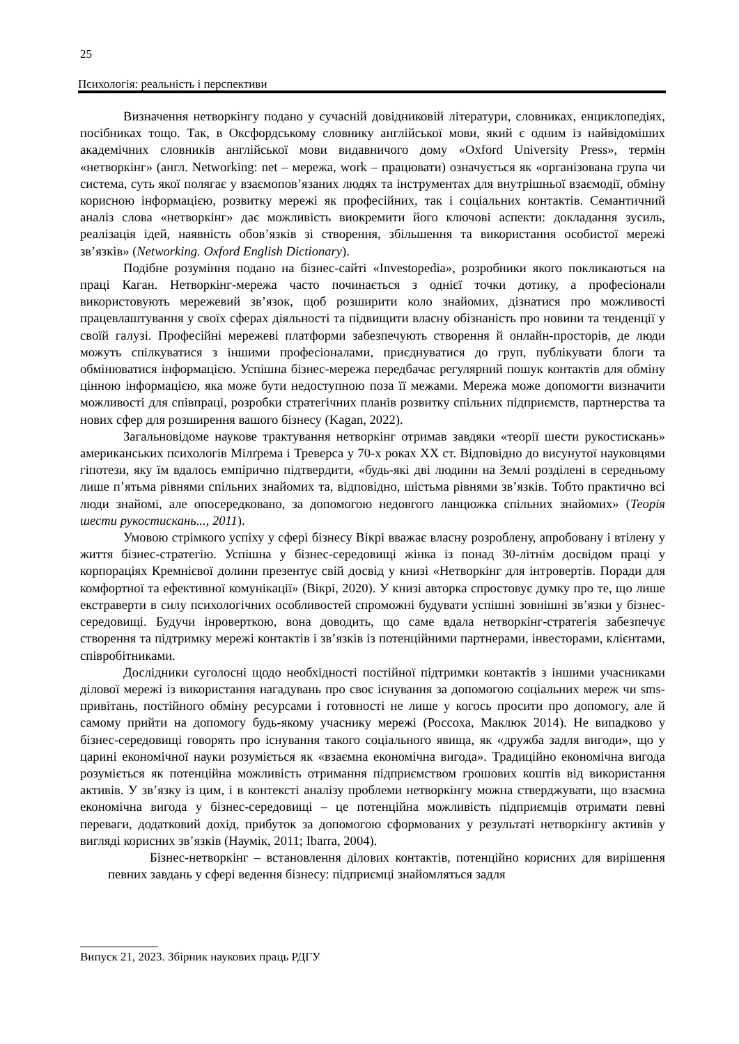25
Психологія: реальність і перспективи
Визначення нетворкінгу подано у сучасній довідниковій літератури, словниках, енциклопедіях, посібниках тощо. Так, в Оксфордському словнику англійської мови, який є одним із найвідоміших академічних словників англійської мови видавничого дому «Oxford University Press», термін «нетворкінг» (англ. Networking: net – мережа, work – працювати) означується як «організована група чи система, суть якої полягає у взаємопов’язаних людях та інструментах для внутрішньої взаємодії, обміну корисною інформацією, розвитку мережі як професійних, так і соціальних контактів. Семантичний аналіз слова «нетворкінг» дає можливість виокремити його ключові аспекти: докладання зусиль, реалізація ідей, наявність обов’язків зі створення, збільшення та використання особистої мережі зв’язків» (Networking. Oxford English Dictionary).
Подібне розуміння подано на бізнес-сайті «Investopedia», розробники якого покликаються на праці Каган. Нетворкінг-мережа часто починається з однієї точки дотику, а професіонали використовують мережевий зв’язок, щоб розширити коло знайомих, дізнатися про можливості працевлаштування у своїх сферах діяльності та підвищити власну обізнаність про новини та тенденції у своїй галузі. Професійні мережеві платформи забезпечують створення й онлайн-просторів, де люди можуть спілкуватися з іншими професіоналами, приєднуватися до груп, публікувати блоги та обмінюватися інформацією. Успішна бізнес-мережа передбачає регулярний пошук контактів для обміну цінною інформацією, яка може бути недоступною поза її межами. Мережа може допомогти визначити можливості для співпраці, розробки стратегічних планів розвитку спільних підприємств, партнерства та нових сфер для розширення вашого бізнесу (Kagan, 2022).
Загальновідоме наукове трактування нетворкінг отримав завдяки «теорії шести рукостискань» американських психологів Мілґрема і Треверса у 70-х роках ХХ ст. Відповідно до висунутої науковцями гіпотези, яку їм вдалось емпірично підтвердити, «будь-які дві людини на Землі розділені в середньому лише п’ятьма рівнями спільних знайомих та, відповідно, шістьма рівнями зв’язків. Тобто практично всі люди знайомі, але опосередковано, за допомогою недовгого ланцюжка спільних знайомих» (Теорія шести рукостискань..., 2011).
Умовою стрімкого успіху у сфері бізнесу Вікрі вважає власну розроблену, апробовану і втілену у життя бізнес-стратегію. Успішна у бізнес-середовищі жінка із понад 30-літнім досвідом праці у корпораціях Кремнієвої долини презентує свій досвід у книзі «Нетворкінг для інтровертів. Поради для комфортної та ефективної комунікації» (Вікрі, 2020). У книзі авторка спростовує думку про те, що лише екстраверти в силу психологічних особливостей спроможні будувати успішні зовнішні зв’язки у бізнес-середовищі. Будучи інроверткою, вона доводить, що саме вдала нетворкінг-стратегія забезпечує створення та підтримку мережі контактів і зв’язків із потенційними партнерами, інвесторами, клієнтами, співробітниками.
Дослідники суголосні щодо необхідності постійної підтримки контактів з іншими учасниками ділової мережі із використання нагадувань про своє існування за допомогою соціальних мереж чи sms-привітань, постійного обміну ресурсами і готовності не лише у когось просити про допомогу, але й самому прийти на допомогу будь-якому учаснику мережі (Россоха, Маклюк 2014). Не випадково у бізнес-середовищі говорять про існування такого соціального явища, як «дружба задля вигоди», що у царині економічної науки розуміється як «взаємна економічна вигода». Традиційно економічна вигода розуміється як потенційна можливість отримання підприємством грошових коштів від використання активів. У зв’язку із цим, і в контексті аналізу проблеми нетворкінгу можна стверджувати, що взаємна економічна вигода у бізнес-середовищі – це потенційна можливість підприємців отримати певні переваги, додатковий дохід, прибуток за допомогою сформованих у результаті нетворкінгу активів у вигляді корисних зв’язків (Наумік, 2011; Ibarra, 2004).
Бізнес-нетворкінг – встановлення ділових контактів, потенційно корисних для вирішення певних завдань у сфері ведення бізнесу: підприємці знайомляться задля
Випуск 21, 2023. Збірник наукових праць РДГУ